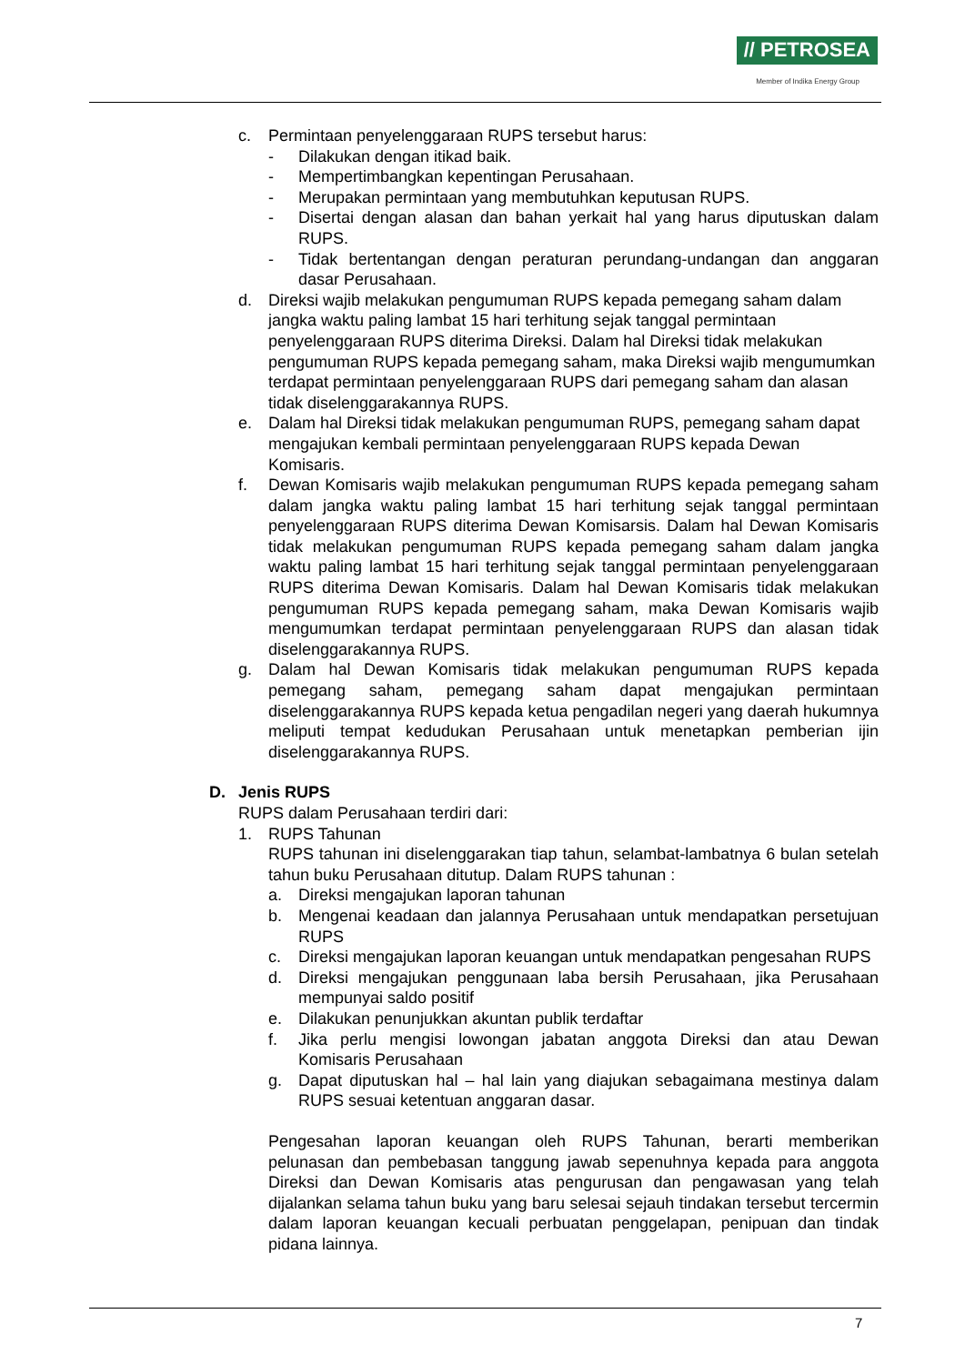// PETROSEA
Member of Indika Energy Group
c. Permintaan penyelenggaraan RUPS tersebut harus:
- Dilakukan dengan itikad baik.
- Mempertimbangkan kepentingan Perusahaan.
- Merupakan permintaan yang membutuhkan keputusan RUPS.
- Disertai dengan alasan dan bahan yerkait hal yang harus diputuskan dalam RUPS.
- Tidak bertentangan dengan peraturan perundang-undangan dan anggaran dasar Perusahaan.
d. Direksi wajib melakukan pengumuman RUPS kepada pemegang saham dalam jangka waktu paling lambat 15 hari terhitung sejak tanggal permintaan penyelenggaraan RUPS diterima Direksi. Dalam hal Direksi tidak melakukan pengumuman RUPS kepada pemegang saham, maka Direksi wajib mengumumkan terdapat permintaan penyelenggaraan RUPS dari pemegang saham dan alasan tidak diselenggarakannya RUPS.
e. Dalam hal Direksi tidak melakukan pengumuman RUPS, pemegang saham dapat mengajukan kembali permintaan penyelenggaraan RUPS kepada Dewan Komisaris.
f. Dewan Komisaris wajib melakukan pengumuman RUPS kepada pemegang saham dalam jangka waktu paling lambat 15 hari terhitung sejak tanggal permintaan penyelenggaraan RUPS diterima Dewan Komisarsis. Dalam hal Dewan Komisaris tidak melakukan pengumuman RUPS kepada pemegang saham dalam jangka waktu paling lambat 15 hari terhitung sejak tanggal permintaan penyelenggaraan RUPS diterima Dewan Komisaris. Dalam hal Dewan Komisaris tidak melakukan pengumuman RUPS kepada pemegang saham, maka Dewan Komisaris wajib mengumumkan terdapat permintaan penyelenggaraan RUPS dan alasan tidak diselenggarakannya RUPS.
g. Dalam hal Dewan Komisaris tidak melakukan pengumuman RUPS kepada pemegang saham, pemegang saham dapat mengajukan permintaan diselenggarakannya RUPS kepada ketua pengadilan negeri yang daerah hukumnya meliputi tempat kedudukan Perusahaan untuk menetapkan pemberian ijin diselenggarakannya RUPS.
D. Jenis RUPS
RUPS dalam Perusahaan terdiri dari:
1. RUPS Tahunan
RUPS tahunan ini diselenggarakan tiap tahun, selambat-lambatnya 6 bulan setelah tahun buku Perusahaan ditutup. Dalam RUPS tahunan :
a. Direksi mengajukan laporan tahunan
b. Mengenai keadaan dan jalannya Perusahaan untuk mendapatkan persetujuan RUPS
c. Direksi mengajukan laporan keuangan untuk mendapatkan pengesahan RUPS
d. Direksi mengajukan penggunaan laba bersih Perusahaan, jika Perusahaan mempunyai saldo positif
e. Dilakukan penunjukkan akuntan publik terdaftar
f. Jika perlu mengisi lowongan jabatan anggota Direksi dan atau Dewan Komisaris Perusahaan
g. Dapat diputuskan hal – hal lain yang diajukan sebagaimana mestinya dalam RUPS sesuai ketentuan anggaran dasar.
Pengesahan laporan keuangan oleh RUPS Tahunan, berarti memberikan pelunasan dan pembebasan tanggung jawab sepenuhnya kepada para anggota Direksi dan Dewan Komisaris atas pengurusan dan pengawasan yang telah dijalankan selama tahun buku yang baru selesai sejauh tindakan tersebut tercermin dalam laporan keuangan kecuali perbuatan penggelapan, penipuan dan tindak pidana lainnya.
7